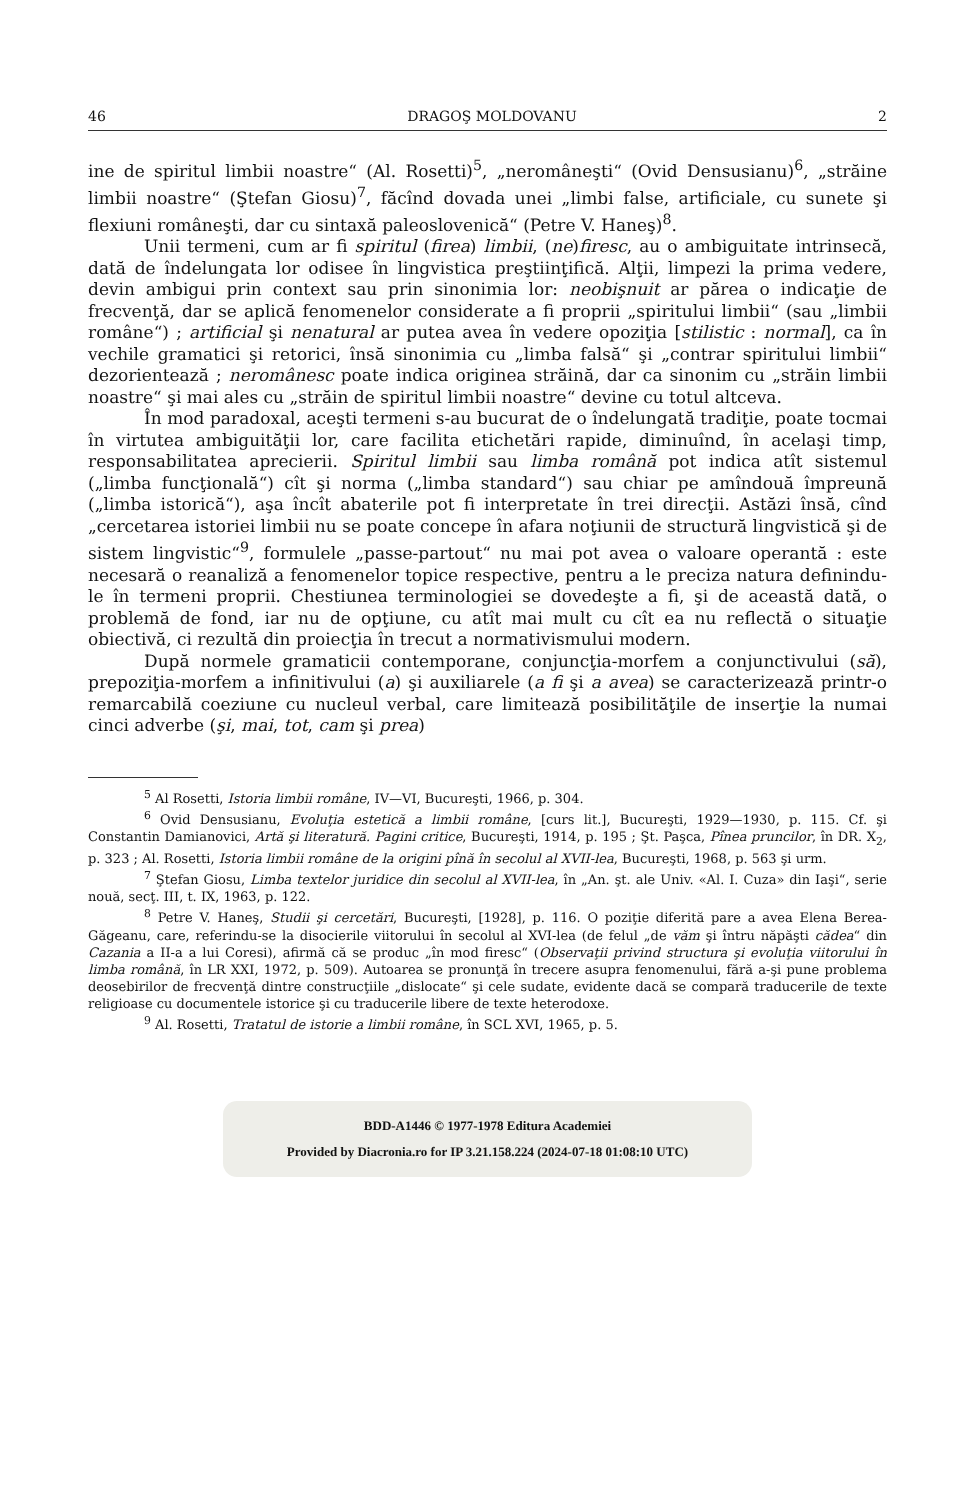46 DRAGOŞ MOLDOVANU 2
ine de spiritul limbii noastre“ (Al. Rosetti)<sup>5</sup>, „neromâneşti“ (Ovid Densusianu)<sup>6</sup>, „străine limbii noastre“ (Ştefan Giosu)<sup>7</sup>, făcînd dovada unei „limbi false, artificiale, cu sunete şi flexiuni româneşti, dar cu sintaxă paleoslovenică“ (Petre V. Haneş)<sup>8</sup>.
Unii termeni, cum ar fi spiritul (firea) limbii, (ne)firesc, au o ambiguitate intrinsecă, dată de îndelungata lor odisee în lingvistica preştiinţifică. Alţii, limpezi la prima vedere, devin ambigui prin context sau prin sinonimia lor: neobişnuit ar părea o indicaţie de frecvenţă, dar se aplică fenomenelor considerate a fi proprii „spiritului limbii“ (sau „limbii române“) ; artificial şi nenatural ar putea avea în vedere opoziţia [stilistic : normal], ca în vechile gramatici şi retorici, însă sinonimia cu „limba falsă“ şi „contrar spiritului limbii“ dezorientează ; neromânesc poate indica originea străină, dar ca sinonim cu „străin limbii noastre“ şi mai ales cu „străin de spiritul limbii noastre“ devine cu totul altceva.
În mod paradoxal, aceşti termeni s-au bucurat de o îndelungată tradiţie, poate tocmai în virtutea ambiguităţii lor, care facilita etichetări rapide, diminuînd, în acelaşi timp, responsabilitatea aprecierii. Spiritul limbii sau limba română pot indica atît sistemul („limba funcţională“) cît şi norma („limba standard“) sau chiar pe amîndouă împreună („limba istorică“), aşa încît abaterile pot fi interpretate în trei direcţii. Astăzi însă, cînd „cercetarea istoriei limbii nu se poate concepe în afara noţiunii de structură lingvistică şi de sistem lingvistic“<sup>9</sup>, formulele „passe-partout“ nu mai pot avea o valoare operantă : este necesară o reanaliză a fenomenelor topice respective, pentru a le preciza natura definindu-le în termeni proprii. Chestiunea terminologiei se dovedeşte a fi, şi de această dată, o problemă de fond, iar nu de opţiune, cu atît mai mult cu cît ea nu reflectă o situaţie obiectivă, ci rezultă din proiecţia în trecut a normativismului modern.
După normele gramaticii contemporane, conjuncţia-morfem a conjunctivului (să), prepoziţia-morfem a infinitivului (a) şi auxiliarele (a fi şi a avea) se caracterizează printr-o remarcabilă coeziune cu nucleul verbal, care limitează posibilităţile de inserţie la numai cinci adverbe (şi, mai, tot, cam şi prea)
<sup>5</sup> Al Rosetti, Istoria limbii române, IV—VI, Bucureşti, 1966, p. 304.
<sup>6</sup> Ovid Densusianu, Evoluţia estetică a limbii române, [curs lit.], Bucureşti, 1929—1930, p. 115. Cf. şi Constantin Damianovici, Artă şi literatură. Pagini critice, Bucureşti, 1914, p. 195 ; Şt. Paşca, Pînea pruncilor, în DR. X<sub>2</sub>, p. 323 ; Al. Rosetti, Istoria limbii române de la origini pînă în secolul al XVII-lea, Bucureşti, 1968, p. 563 şi urm.
<sup>7</sup> Ştefan Giosu, Limba textelor juridice din secolul al XVII-lea, în „An. şt. ale Univ. «Al. I. Cuza» din Iaşi“, serie nouă, secţ. III, t. IX, 1963, p. 122.
<sup>8</sup> Petre V. Haneş, Studii şi cercetări, Bucureşti, [1928], p. 116. O poziţie diferită pare a avea Elena Berea-Găgeanu, care, referindu-se la disocierile viitorului în secolul al XVI-lea (de felul „de văm şi întru năpăşti cădea“ din Cazania a II-a a lui Coresi), afirmă că se produc „în mod firesc“ (Observaţii privind structura şi evoluţia viitorului în limba română, în LR XXI, 1972, p. 509). Autoarea se pronunţă în trecere asupra fenomenului, fără a-şi pune problema deosebirilor de frecvenţă dintre construcţiile „dislocate“ şi cele sudate, evidente dacă se compară traducerile de texte religioase cu documentele istorice şi cu traducerile libere de texte heterodoxe.
<sup>9</sup> Al. Rosetti, Tratatul de istorie a limbii române, în SCL XVI, 1965, p. 5.
BDD-A1446 © 1977-1978 Editura Academiei
Provided by Diacronia.ro for IP 3.21.158.224 (2024-07-18 01:08:10 UTC)